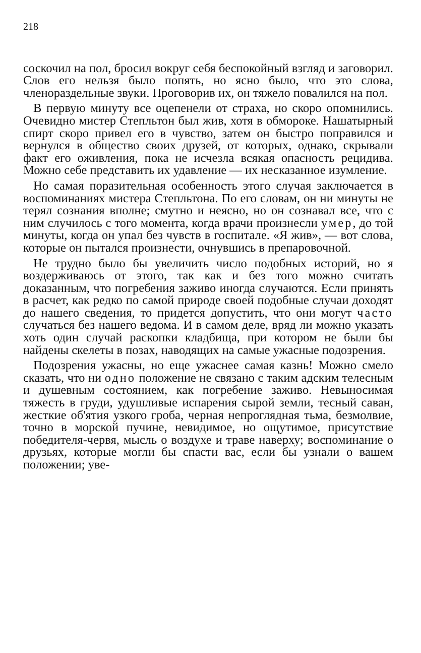218
соскочил на пол, бросил вокруг себя беспокойный взгляд и заговорил. Слов его нельзя было попять, но ясно было, что это слова, членораздельные звуки. Проговорив их, он тяжело повалился на пол.
В первую минуту все оцепенели от страха, но скоро опомнились. Очевидно мистер Степльтон был жив, хотя в обмороке. Нашатырный спирт скоро привел его в чувство, затем он быстро поправился и вернулся в общество своих друзей, от которых, однако, скрывали факт его оживления, пока не исчезла всякая опасность рецидива. Можно себе представить их удавление — их несказанное изумление.
Но самая поразительная особенность этого случая заключается в воспоминаниях мистера Степльтона. По его словам, он ни минуты не терял сознания вполне; смутно и неясно, но он сознавал все, что с ним случилось с того момента, когда врачи произнесли умер, до той минуты, когда он упал без чувств в госпитале. «Я жив», — вот слова, которые он пытался произнести, очнувшись в препаровочной.
Не трудно было бы увеличить число подобных историй, но я воздерживаюсь от этого, так как и без того можно считать доказанным, что погребения заживо иногда случаются. Если принять в расчет, как редко по самой природе своей подобные случаи доходят до нашего сведения, то придется допустить, что они могут часто случаться без нашего ведома. И в самом деле, вряд ли можно указать хоть один случай раскопки кладбища, при котором не были бы найдены скелеты в позах, наводящих на самые ужасные подозрения.
Подозрения ужасны, но еще ужаснее самая казнь! Можно смело сказать, что ни одно положение не связано с таким адским телесным и душевным состоянием, как погребение заживо. Невыносимая тяжесть в груди, удушливые испарения сырой земли, тесный саван, жесткие об'ятия узкого гроба, черная непроглядная тьма, безмолвие, точно в морской пучине, невидимое, но ощутимое, присутствие победителя-червя, мысль о воздухе и траве наверху; воспоминание о друзьях, которые могли бы спасти вас, если бы узнали о вашем положении; уве-